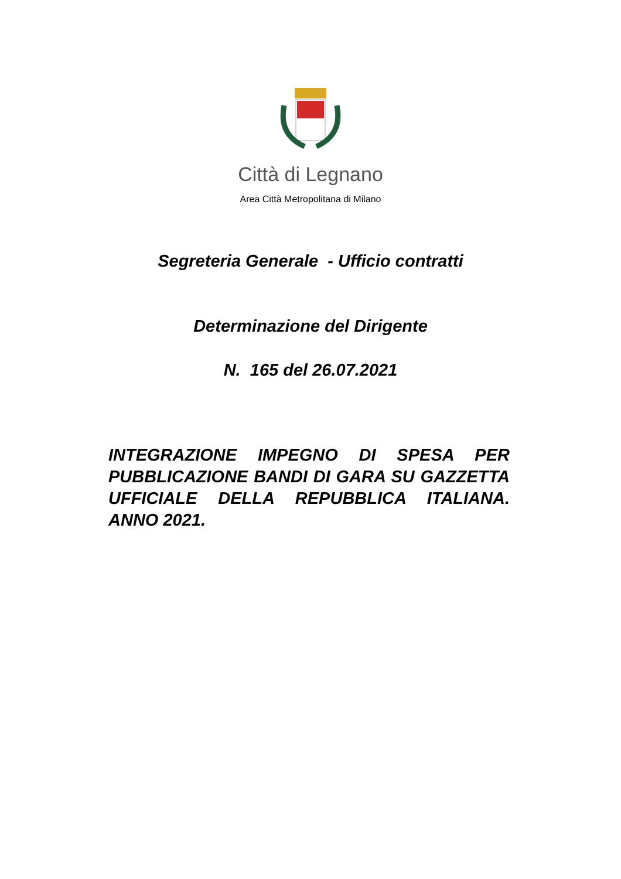Città di Legnano
Area Città Metropolitana di Milano
Segreteria Generale - Ufficio contratti
Determinazione del Dirigente
N. 165 del 26.07.2021
INTEGRAZIONE IMPEGNO DI SPESA PER PUBBLICAZIONE BANDI DI GARA SU GAZZETTA UFFICIALE DELLA REPUBBLICA ITALIANA. ANNO 2021.